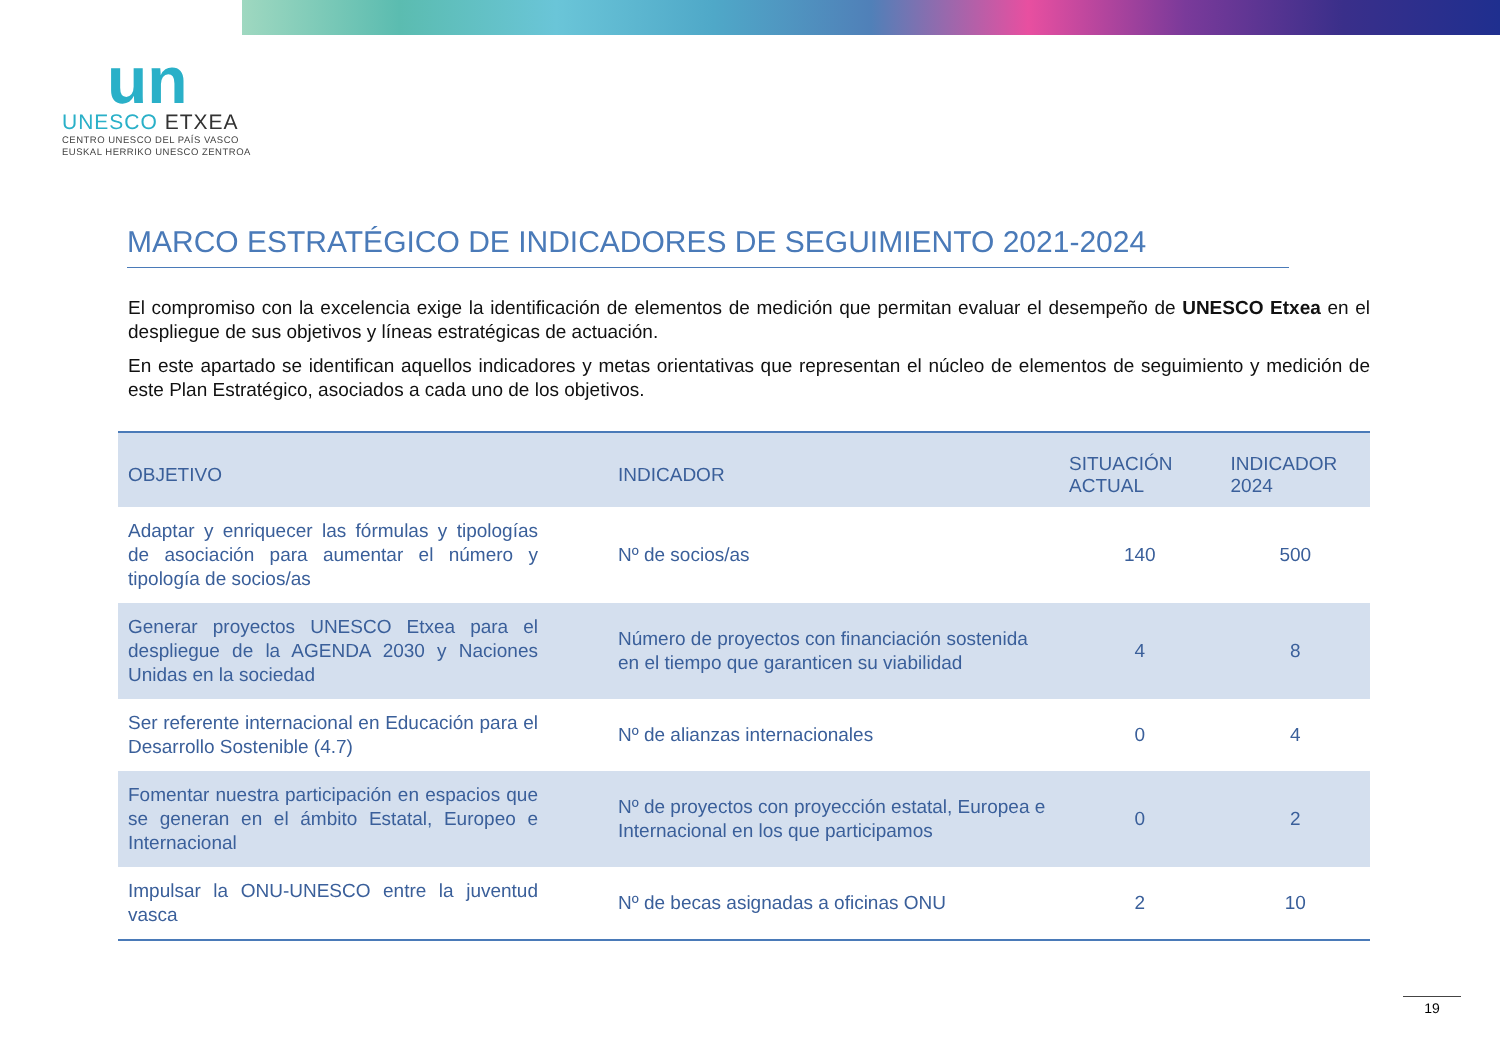un
UNESCO ETXEA
CENTRO UNESCO DEL PAÍS VASCO
EUSKAL HERRIKO UNESCO ZENTROA
MARCO ESTRATÉGICO DE INDICADORES DE SEGUIMIENTO 2021-2024
El compromiso con la excelencia exige la identificación de elementos de medición que permitan evaluar el desempeño de UNESCO Etxea en el despliegue de sus objetivos y líneas estratégicas de actuación.
En este apartado se identifican aquellos indicadores y metas orientativas que representan el núcleo de elementos de seguimiento y medición de este Plan Estratégico, asociados a cada uno de los objetivos.
| OBJETIVO | INDICADOR | SITUACIÓN ACTUAL | INDICADOR 2024 |
| --- | --- | --- | --- |
| Adaptar y enriquecer las fórmulas y tipologías de asociación para aumentar el número y tipología de socios/as | Nº de socios/as | 140 | 500 |
| Generar proyectos UNESCO Etxea para el despliegue de la AGENDA 2030 y Naciones Unidas en la sociedad | Número de proyectos con financiación sostenida en el tiempo que garanticen su viabilidad | 4 | 8 |
| Ser referente internacional en Educación para el Desarrollo Sostenible (4.7) | Nº de alianzas internacionales | 0 | 4 |
| Fomentar nuestra participación en espacios que se generan en el ámbito Estatal, Europeo e Internacional | Nº de proyectos con proyección estatal, Europea e Internacional en los que participamos | 0 | 2 |
| Impulsar la ONU-UNESCO entre la juventud vasca | Nº de becas asignadas a oficinas ONU | 2 | 10 |
19